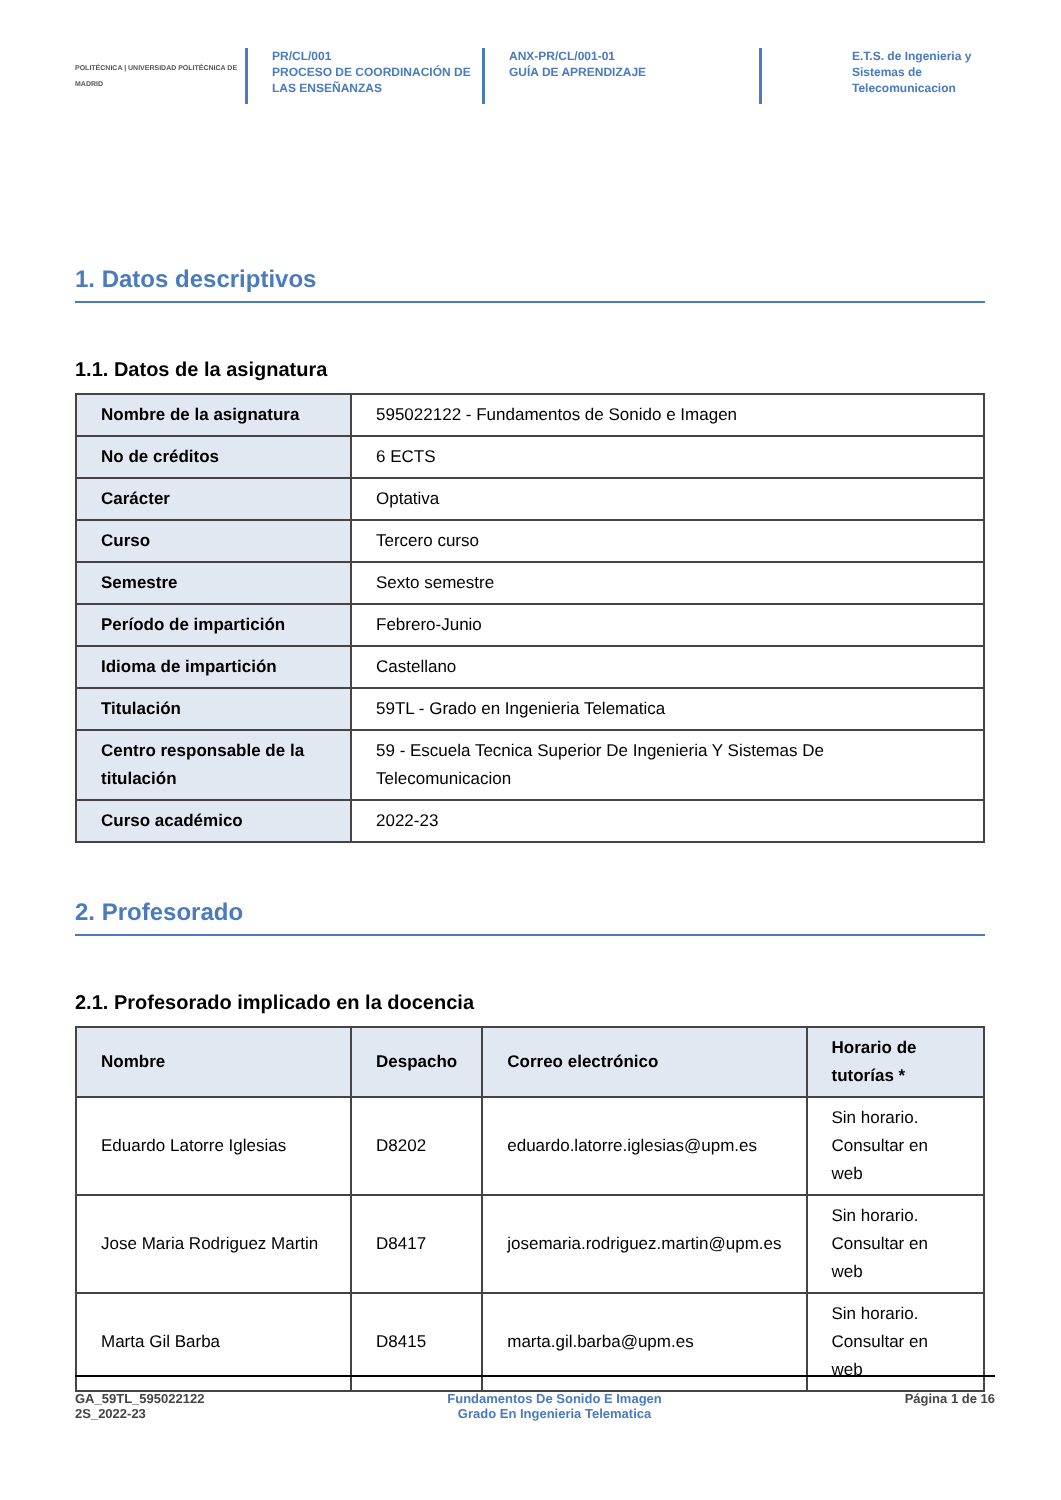POLITÉCNICA | UNIVERSIDAD POLITÉCNICA DE MADRID
PR/CL/001
PROCESO DE COORDINACIÓN DE
LAS ENSEÑANZAS
ANX-PR/CL/001-01
GUÍA DE APRENDIZAJE
E.T.S. de Ingenieria y
Sistemas de
Telecomunicacion
1. Datos descriptivos
1.1. Datos de la asignatura
| Nombre de la asignatura | 595022122 - Fundamentos de Sonido e Imagen |
| No de créditos | 6 ECTS |
| Carácter | Optativa |
| Curso | Tercero curso |
| Semestre | Sexto semestre |
| Período de impartición | Febrero-Junio |
| Idioma de impartición | Castellano |
| Titulación | 59TL - Grado en Ingenieria Telematica |
| Centro responsable de la titulación | 59 - Escuela Tecnica Superior De Ingenieria Y Sistemas De Telecomunicacion |
| Curso académico | 2022-23 |
2. Profesorado
2.1. Profesorado implicado en la docencia
| Nombre | Despacho | Correo electrónico | Horario de tutorías * |
| --- | --- | --- | --- |
| Eduardo Latorre Iglesias | D8202 | eduardo.latorre.iglesias@upm.es | Sin horario. Consultar en web |
| Jose Maria Rodriguez Martin | D8417 | josemaria.rodriguez.martin@upm.es | Sin horario. Consultar en web |
| Marta Gil Barba | D8415 | marta.gil.barba@upm.es | Sin horario. Consultar en web |
GA_59TL_595022122
2S_2022-23
Fundamentos De Sonido E Imagen
Grado En Ingenieria Telematica
Página 1 de 16